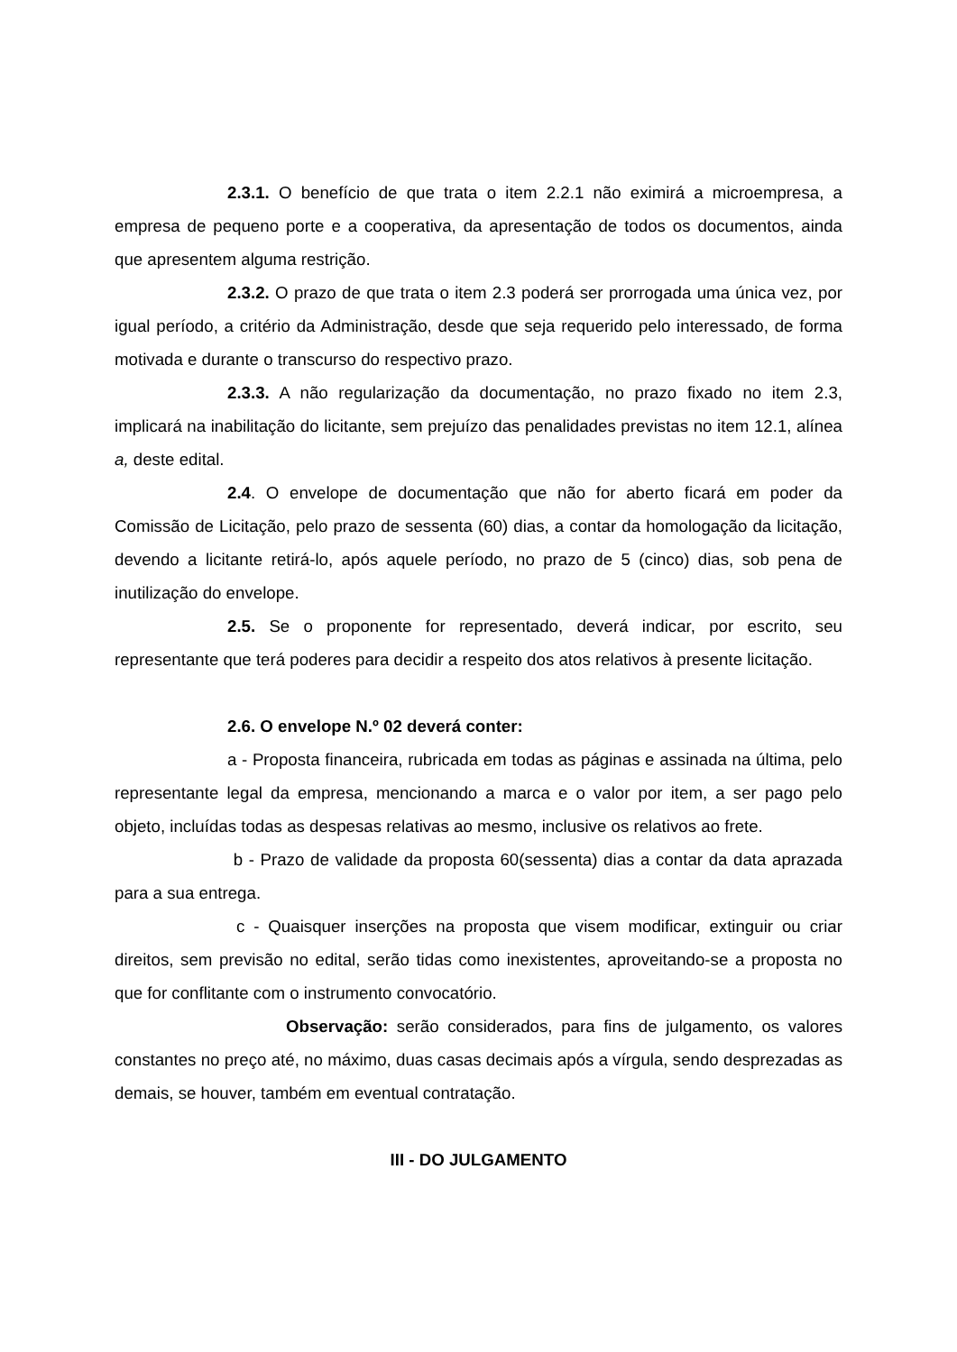2.3.1. O benefício de que trata o item 2.2.1 não eximirá a microempresa, a empresa de pequeno porte e a cooperativa, da apresentação de todos os documentos, ainda que apresentem alguma restrição.
2.3.2. O prazo de que trata o item 2.3 poderá ser prorrogada uma única vez, por igual período, a critério da Administração, desde que seja requerido pelo interessado, de forma motivada e durante o transcurso do respectivo prazo.
2.3.3. A não regularização da documentação, no prazo fixado no item 2.3, implicará na inabilitação do licitante, sem prejuízo das penalidades previstas no item 12.1, alínea a, deste edital.
2.4. O envelope de documentação que não for aberto ficará em poder da Comissão de Licitação, pelo prazo de sessenta (60) dias, a contar da homologação da licitação, devendo a licitante retirá-lo, após aquele período, no prazo de 5 (cinco) dias, sob pena de inutilização do envelope.
2.5. Se o proponente for representado, deverá indicar, por escrito, seu representante que terá poderes para decidir a respeito dos atos relativos à presente licitação.
2.6. O envelope N.º 02 deverá conter:
a - Proposta financeira, rubricada em todas as páginas e assinada na última, pelo representante legal da empresa, mencionando a marca e o valor por item, a ser pago pelo objeto, incluídas todas as despesas relativas ao mesmo, inclusive os relativos ao frete.
b - Prazo de validade da proposta 60(sessenta) dias a contar da data aprazada para a sua entrega.
c - Quaisquer inserções na proposta que visem modificar, extinguir ou criar direitos, sem previsão no edital, serão tidas como inexistentes, aproveitando-se a proposta no que for conflitante com o instrumento convocatório.
Observação: serão considerados, para fins de julgamento, os valores constantes no preço até, no máximo, duas casas decimais após a vírgula, sendo desprezadas as demais, se houver, também em eventual contratação.
III - DO JULGAMENTO